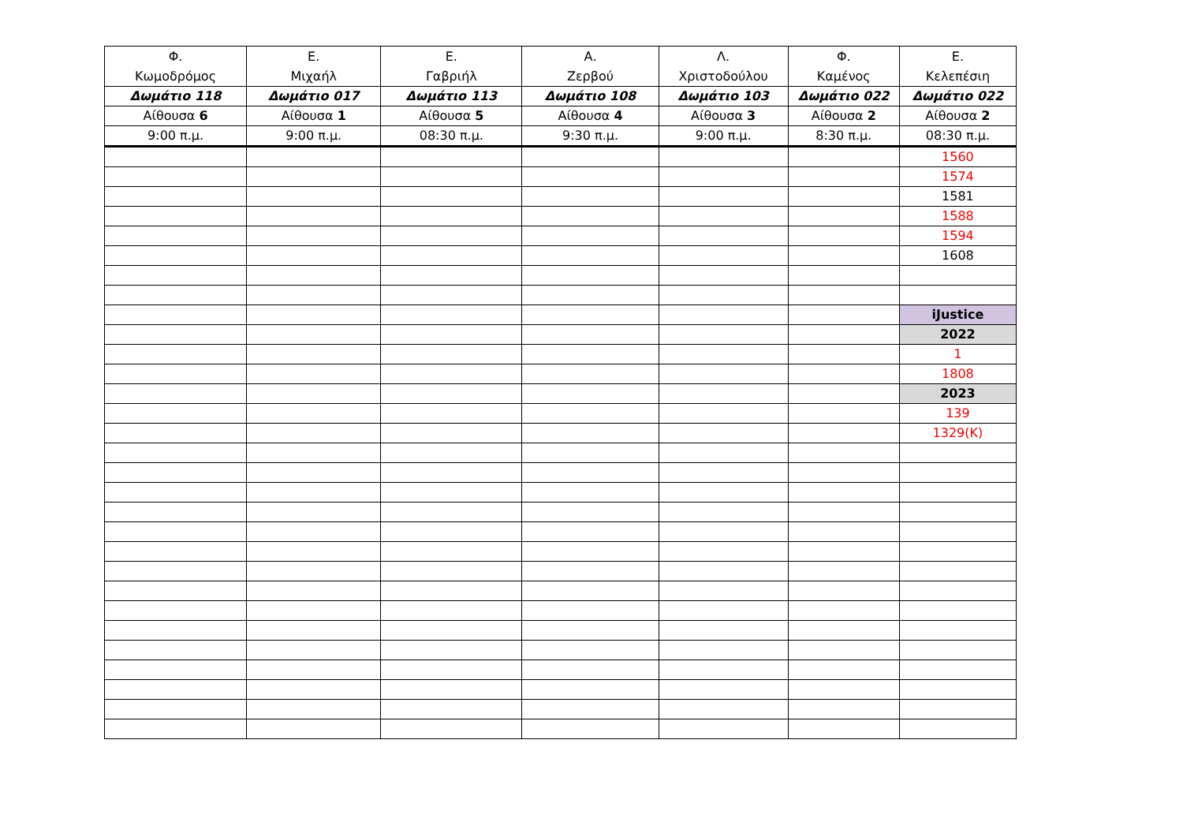| Φ. Κωμοδρόμος | Ε. Μιχαήλ | Ε. Γαβριήλ | Α. Ζερβού | Λ. Χριστοδούλου | Φ. Καμένος | Ε. Κελεπέσιη |
| --- | --- | --- | --- | --- | --- | --- |
| Δωμάτιο 118 | Δωμάτιο 017 | Δωμάτιο 113 | Δωμάτιο 108 | Δωμάτιο 103 | Δωμάτιο 022 | Δωμάτιο 022 |
| Αίθουσα 6 | Αίθουσα 1 | Αίθουσα 5 | Αίθουσα 4 | Αίθουσα 3 | Αίθουσα 2 | Αίθουσα 2 |
| 9:00 π.μ. | 9:00 π.μ. | 08:30 π.μ. | 9:30 π.μ. | 9:00 π.μ. | 8:30 π.μ. | 08:30 π.μ. |
| | | | | | | 1560 |
| | | | | | | 1574 |
| | | | | | | 1581 |
| | | | | | | 1588 |
| | | | | | | 1594 |
| | | | | | | 1608 |
| | | | | | | iJustice |
| | | | | | | 2022 |
| | | | | | | 1 |
| | | | | | | 1808 |
| | | | | | | 2023 |
| | | | | | | 139 |
| | | | | | | 1329(Κ) |